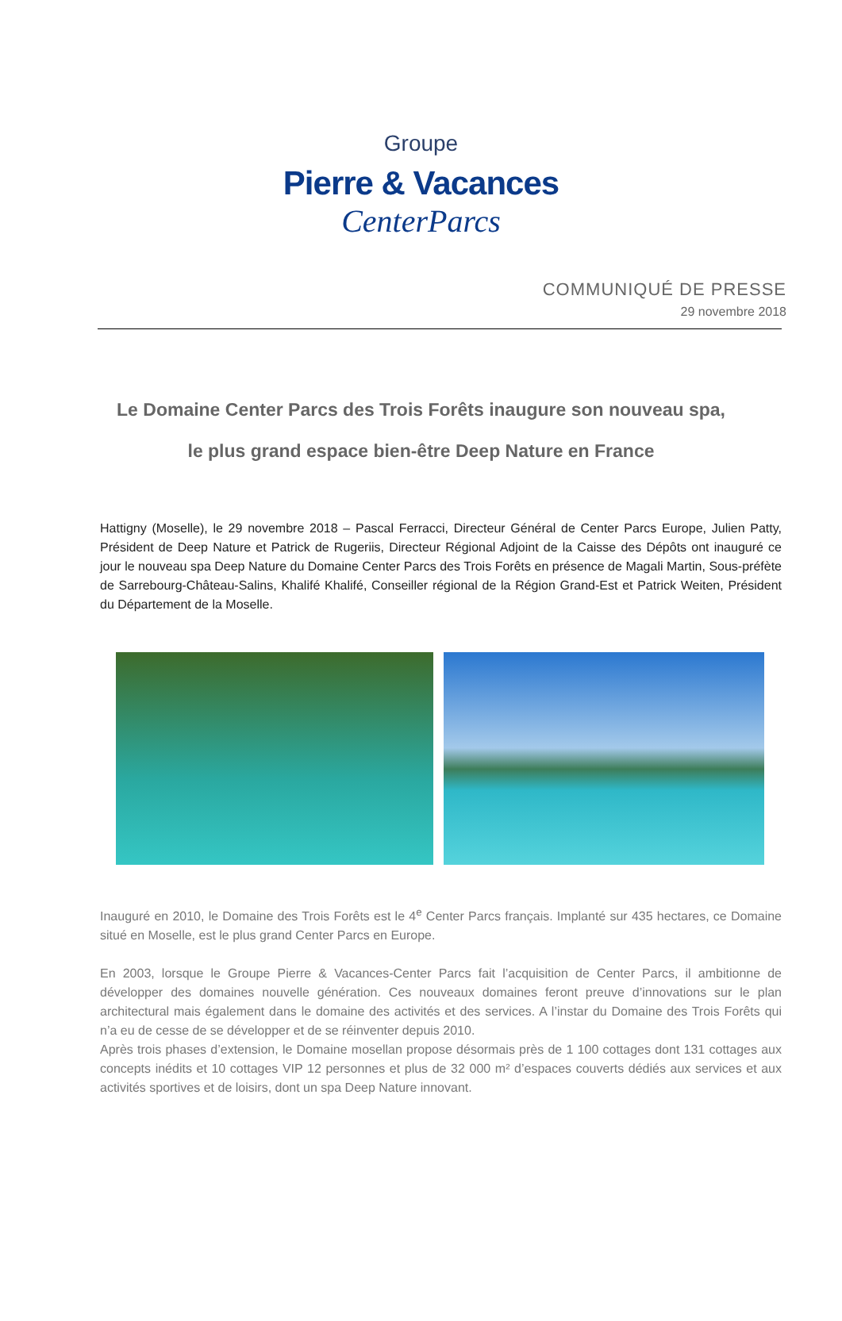Groupe
Pierre & Vacances
CenterParcs
COMMUNIQUÉ DE PRESSE
29 novembre 2018
Le Domaine Center Parcs des Trois Forêts inaugure son nouveau spa,
le plus grand espace bien-être Deep Nature en France
Hattigny (Moselle), le 29 novembre 2018 – Pascal Ferracci, Directeur Général de Center Parcs Europe, Julien Patty, Président de Deep Nature et Patrick de Rugeriis, Directeur Régional Adjoint de la Caisse des Dépôts ont inauguré ce jour le nouveau spa Deep Nature du Domaine Center Parcs des Trois Forêts en présence de Magali Martin, Sous-préfète de Sarrebourg-Château-Salins, Khalifé Khalifé, Conseiller régional de la Région Grand-Est et Patrick Weiten, Président du Département de la Moselle.
Inauguré en 2010, le Domaine des Trois Forêts est le 4<sup>e</sup> Center Parcs français. Implanté sur 435 hectares, ce Domaine situé en Moselle, est le plus grand Center Parcs en Europe.
En 2003, lorsque le Groupe Pierre & Vacances-Center Parcs fait l’acquisition de Center Parcs, il ambitionne de développer des domaines nouvelle génération. Ces nouveaux domaines feront preuve d’innovations sur le plan architectural mais également dans le domaine des activités et des services. A l’instar du Domaine des Trois Forêts qui n’a eu de cesse de se développer et de se réinventer depuis 2010.
Après trois phases d’extension, le Domaine mosellan propose désormais près de 1 100 cottages dont 131 cottages aux concepts inédits et 10 cottages VIP 12 personnes et plus de 32 000 m² d’espaces couverts dédiés aux services et aux activités sportives et de loisirs, dont un spa Deep Nature innovant.